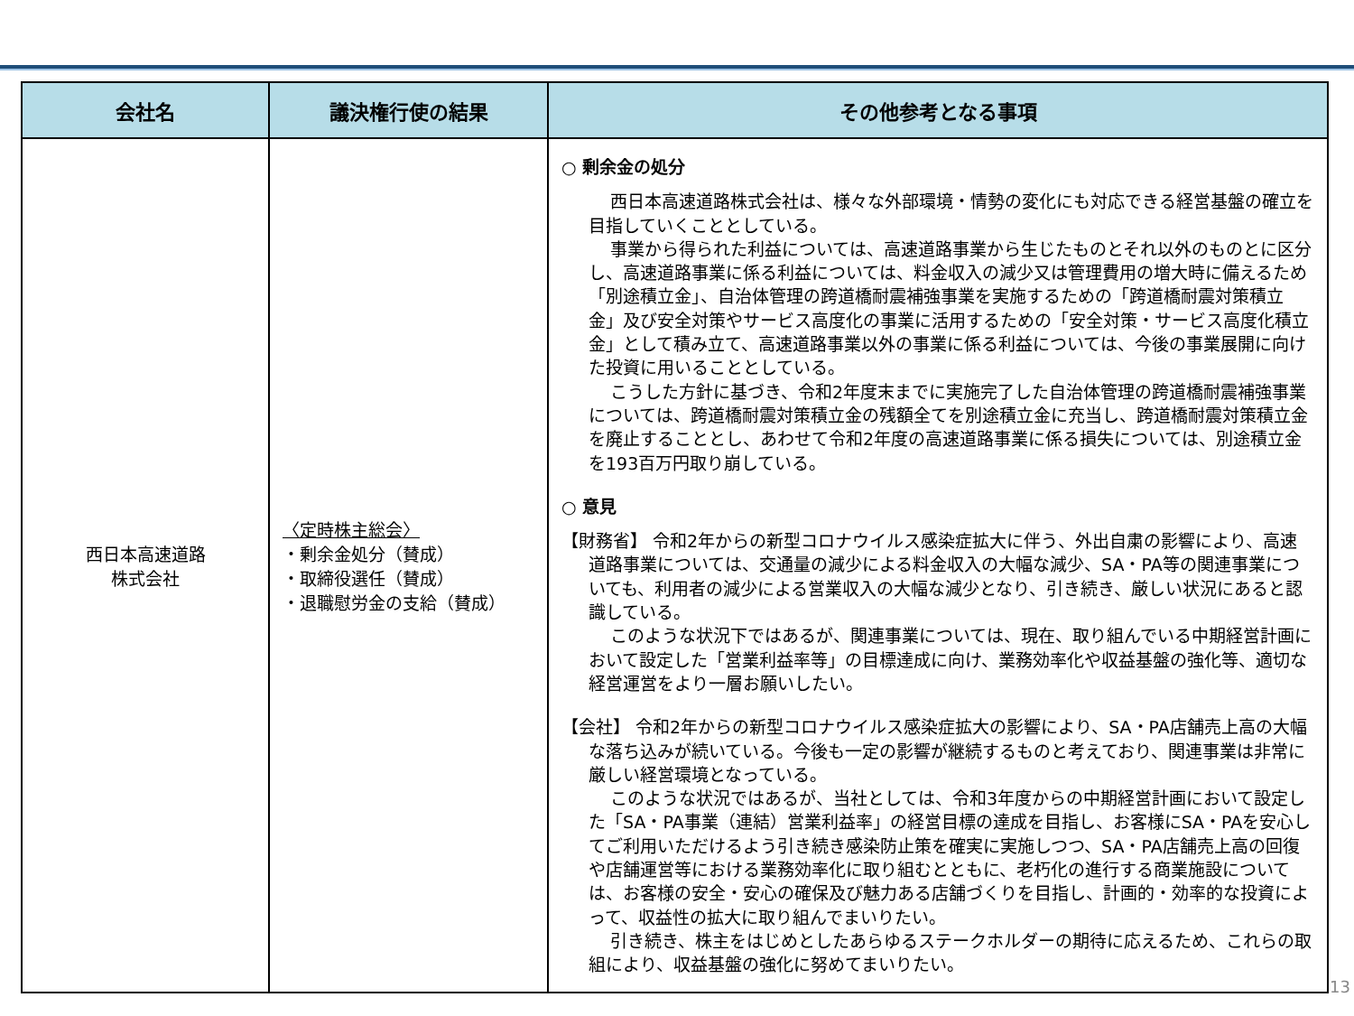| 会社名 | 議決権行使の結果 | その他参考となる事項 |
| --- | --- | --- |
| 西日本高速道路 株式会社 | 〈定時株主総会〉 ・剰余金処分（賛成） ・取締役選任（賛成） ・退職慰労金の支給（賛成） | ○ 剰余金の処分 西日本高速道路株式会社は、様々な外部環境・情勢の変化にも対応できる経営基盤の確立を目指していくこととしている。 事業から得られた利益については、高速道路事業から生じたものとそれ以外のものとに区分し、高速道路事業に係る利益については、料金収入の減少又は管理費用の増大時に備えるため「別途積立金」、自治体管理の跨道橋耐震補強事業を実施するための「跨道橋耐震対策積立金」及び安全対策やサービス高度化の事業に活用するための「安全対策・サービス高度化積立金」として積み立て、高速道路事業以外の事業に係る利益については、今後の事業展開に向けた投資に用いることとしている。 こうした方針に基づき、令和2年度末までに実施完了した自治体管理の跨道橋耐震補強事業については、跨道橋耐震対策積立金の残額全てを別途積立金に充当し、跨道橋耐震対策積立金を廃止することとし、あわせて令和2年度の高速道路事業に係る損失については、別途積立金を193百万円取り崩している。 ○ 意見 【財務省】 令和2年からの新型コロナウイルス感染症拡大に伴う、外出自粛の影響により、高速道路事業については、交通量の減少による料金収入の大幅な減少、SA・PA等の関連事業についても、利用者の減少による営業収入の大幅な減少となり、引き続き、厳しい状況にあると認識している。 このような状況下ではあるが、関連事業については、現在、取り組んでいる中期経営計画において設定した「営業利益率等」の目標達成に向け、業務効率化や収益基盤の強化等、適切な経営運営をより一層お願いしたい。 【会社】 令和2年からの新型コロナウイルス感染症拡大の影響により、SA・PA店舗売上高の大幅な落ち込みが続いている。今後も一定の影響が継続するものと考えており、関連事業は非常に厳しい経営環境となっている。 このような状況ではあるが、当社としては、令和3年度からの中期経営計画において設定した「SA・PA事業（連結）営業利益率」の経営目標の達成を目指し、お客様にSA・PAを安心してご利用いただけるよう引き続き感染防止策を確実に実施しつつ、SA・PA店舗売上高の回復や店舗運営等における業務効率化に取り組むとともに、老朽化の進行する商業施設については、お客様の安全・安心の確保及び魅力ある店舗づくりを目指し、計画的・効率的な投資によって、収益性の拡大に取り組んでまいりたい。 引き続き、株主をはじめとしたあらゆるステークホルダーの期待に応えるため、これらの取組により、収益基盤の強化に努めてまいりたい。 |
13